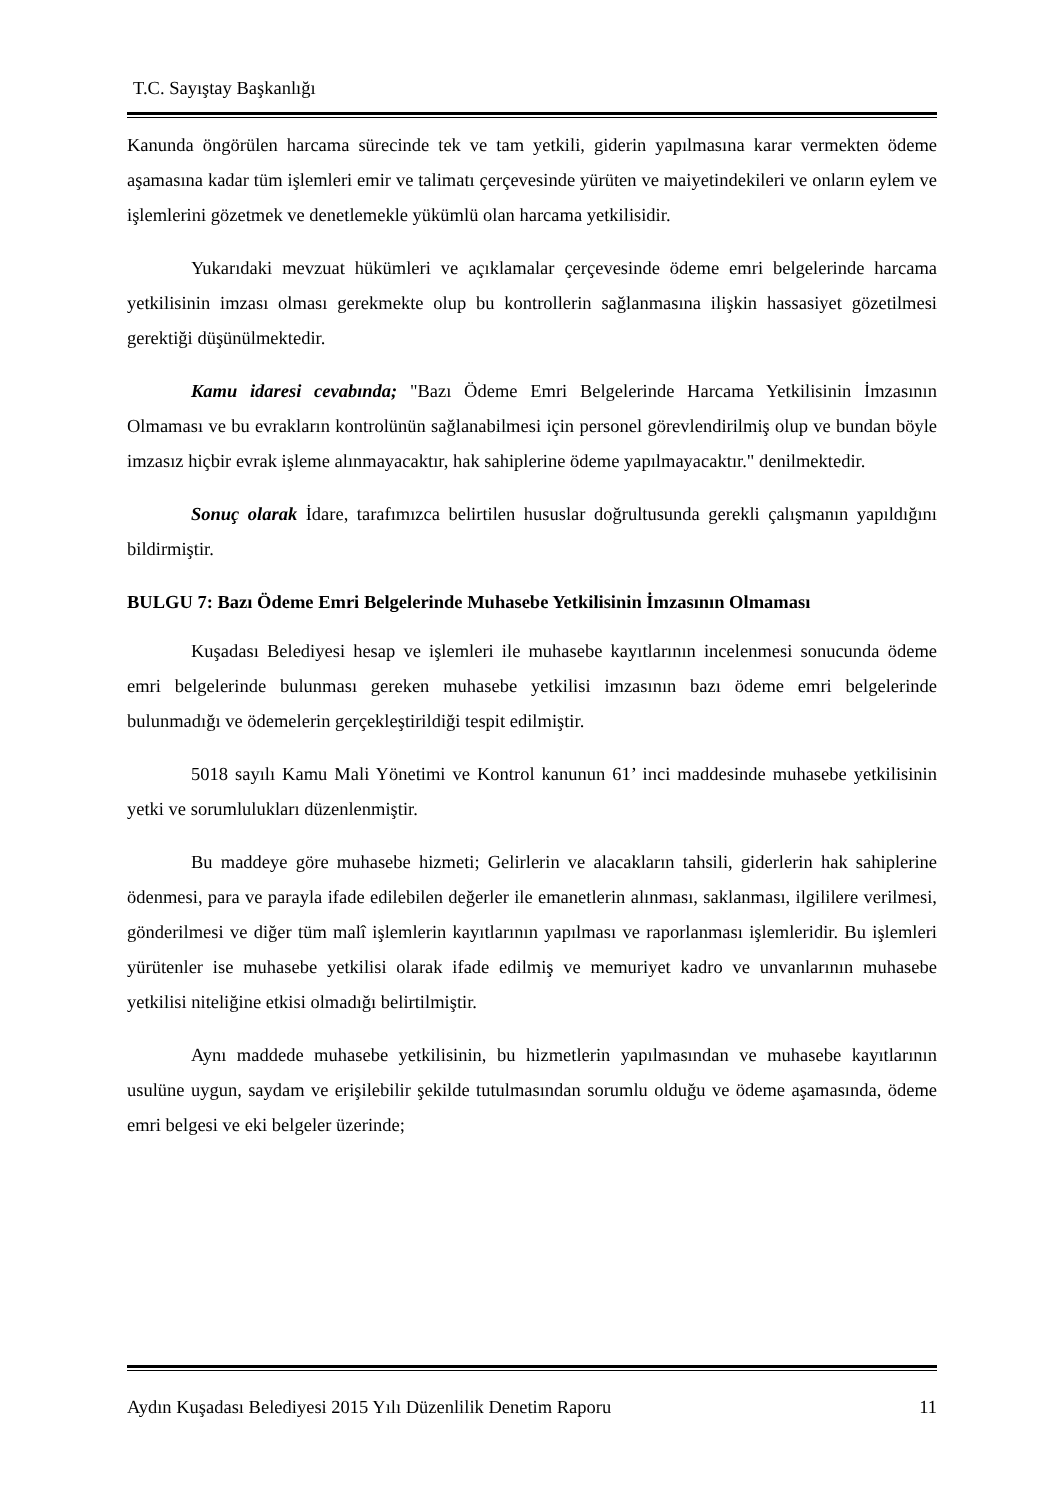T.C. Sayıştay Başkanlığı
Kanunda öngörülen harcama sürecinde tek ve tam yetkili, giderin yapılmasına karar vermekten ödeme aşamasına kadar tüm işlemleri emir ve talimatı çerçevesinde yürüten ve maiyetindekileri ve onların eylem ve işlemlerini gözetmek ve denetlemekle yükümlü olan harcama yetkilisidir.
Yukarıdaki mevzuat hükümleri ve açıklamalar çerçevesinde ödeme emri belgelerinde harcama yetkilisinin imzası olması gerekmekte olup bu kontrollerin sağlanmasına ilişkin hassasiyet gözetilmesi gerektiği düşünülmektedir.
Kamu idaresi cevabında; "Bazı Ödeme Emri Belgelerinde Harcama Yetkilisinin İmzasının Olmaması ve bu evrakların kontrolünün sağlanabilmesi için personel görevlendirilmiş olup ve bundan böyle imzasız hiçbir evrak işleme alınmayacaktır, hak sahiplerine ödeme yapılmayacaktır." denilmektedir.
Sonuç olarak İdare, tarafımızca belirtilen hususlar doğrultusunda gerekli çalışmanın yapıldığını bildirmiştir.
BULGU 7: Bazı Ödeme Emri Belgelerinde Muhasebe Yetkilisinin İmzasının Olmaması
Kuşadası Belediyesi hesap ve işlemleri ile muhasebe kayıtlarının incelenmesi sonucunda ödeme emri belgelerinde bulunması gereken muhasebe yetkilisi imzasının bazı ödeme emri belgelerinde bulunmadığı ve ödemelerin gerçekleştirildiği tespit edilmiştir.
5018 sayılı Kamu Mali Yönetimi ve Kontrol kanunun 61’ inci maddesinde muhasebe yetkilisinin yetki ve sorumlulukları düzenlenmiştir.
Bu maddeye göre muhasebe hizmeti; Gelirlerin ve alacakların tahsili, giderlerin hak sahiplerine ödenmesi, para ve parayla ifade edilebilen değerler ile emanetlerin alınması, saklanması, ilgililere verilmesi, gönderilmesi ve diğer tüm malî işlemlerin kayıtlarının yapılması ve raporlanması işlemleridir. Bu işlemleri yürütenler ise muhasebe yetkilisi olarak ifade edilmiş ve memuriyet kadro ve unvanlarının muhasebe yetkilisi niteliğine etkisi olmadığı belirtilmiştir.
Aynı maddede muhasebe yetkilisinin, bu hizmetlerin yapılmasından ve muhasebe kayıtlarının usulüne uygun, saydam ve erişilebilir şekilde tutulmasından sorumlu olduğu ve ödeme aşamasında, ödeme emri belgesi ve eki belgeler üzerinde;
Aydın Kuşadası Belediyesi 2015 Yılı Düzenlilik Denetim Raporu 11